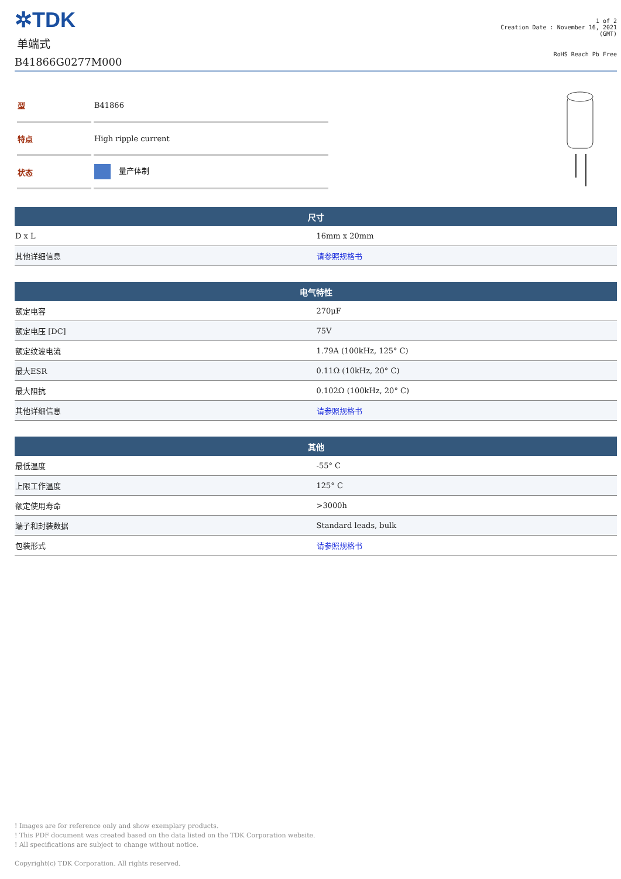✲TDK
单端式
B41866G0277M000
1 of 2
Creation Date : November 16, 2021
(GMT)
RoHS Reach Pb Free
| 型 | B41866 |
| 特点 | High ripple current |
| 状态 | 量产体制 |
| 尺寸 | |
| --- | --- |
| D x L | 16mm x 20mm |
| 其他详细信息 | 请参照规格书 |
| 电气特性 | |
| --- | --- |
| 额定电容 | 270μF |
| 额定电压 [DC] | 75V |
| 额定纹波电流 | 1.79A (100kHz, 125° C) |
| 最大ESR | 0.11Ω (10kHz, 20° C) |
| 最大阻抗 | 0.102Ω (100kHz, 20° C) |
| 其他详细信息 | 请参照规格书 |
| 其他 | |
| --- | --- |
| 最低温度 | -55° C |
| 上限工作温度 | 125° C |
| 额定使用寿命 | >3000h |
| 端子和封装数据 | Standard leads, bulk |
| 包装形式 | 请参照规格书 |
! Images are for reference only and show exemplary products.
! This PDF document was created based on the data listed on the TDK Corporation website.
! All specifications are subject to change without notice.
Copyright(c) TDK Corporation. All rights reserved.